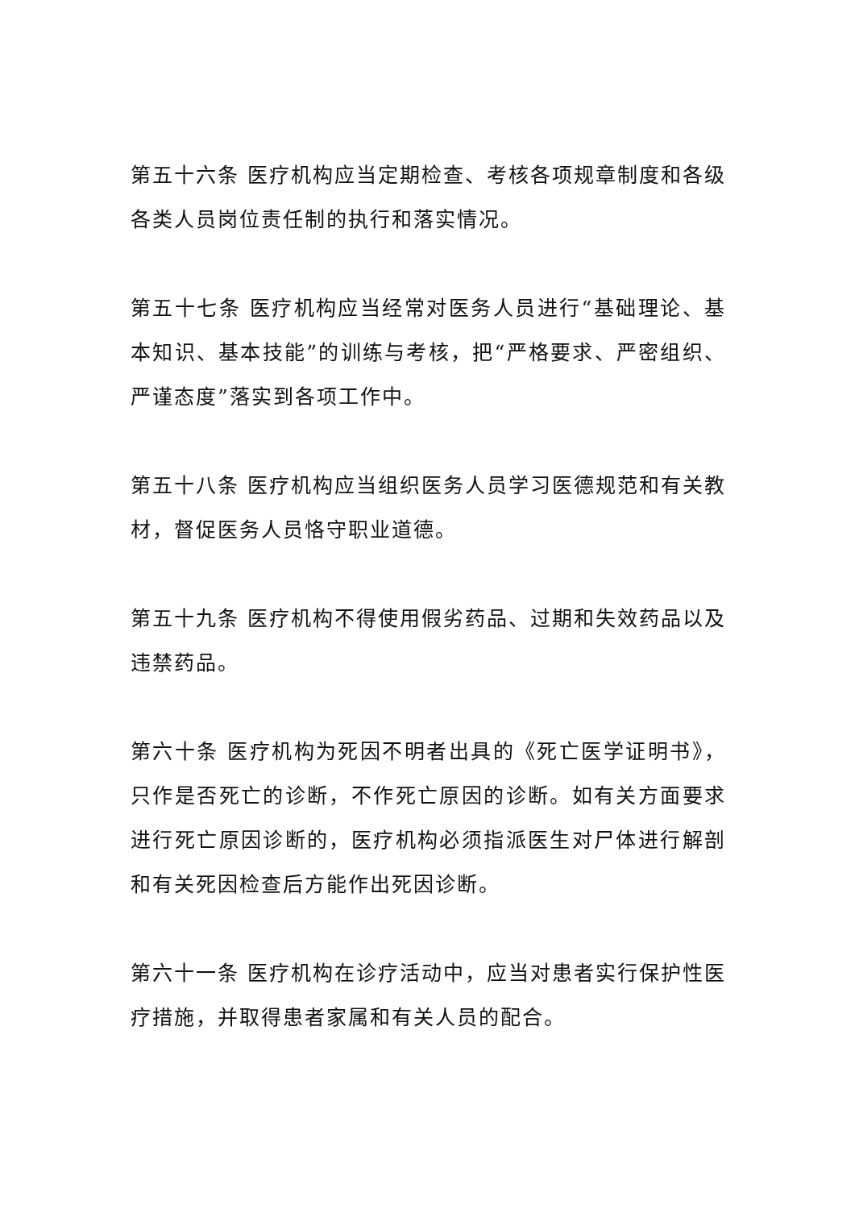第五十六条 医疗机构应当定期检查、考核各项规章制度和各级各类人员岗位责任制的执行和落实情况。
第五十七条 医疗机构应当经常对医务人员进行“基础理论、基本知识、基本技能”的训练与考核，把“严格要求、严密组织、严谨态度”落实到各项工作中。
第五十八条 医疗机构应当组织医务人员学习医德规范和有关教材，督促医务人员恪守职业道德。
第五十九条 医疗机构不得使用假劣药品、过期和失效药品以及违禁药品。
第六十条 医疗机构为死因不明者出具的《死亡医学证明书》，只作是否死亡的诊断，不作死亡原因的诊断。如有关方面要求进行死亡原因诊断的，医疗机构必须指派医生对尸体进行解剖和有关死因检查后方能作出死因诊断。
第六十一条 医疗机构在诊疗活动中，应当对患者实行保护性医疗措施，并取得患者家属和有关人员的配合。